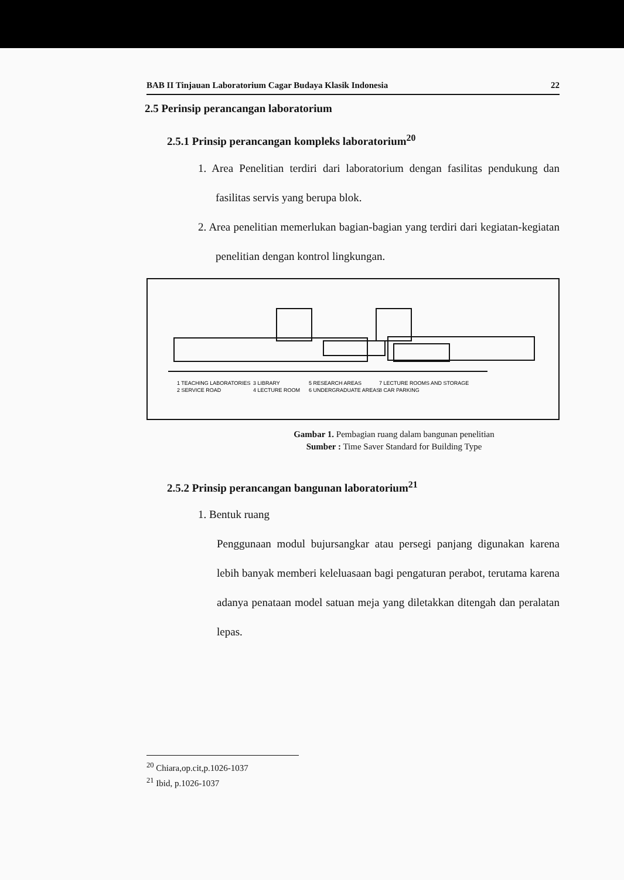BAB II Tinjauan Laboratorium Cagar Budaya Klasik Indonesia 22
2.5 Perinsip perancangan laboratorium
2.5.1 Prinsip perancangan kompleks laboratorium<sup>20</sup>
1. Area Penelitian terdiri dari laboratorium dengan fasilitas pendukung dan fasilitas servis yang berupa blok.
2. Area penelitian memerlukan bagian-bagian yang terdiri dari kegiatan-kegiatan penelitian dengan kontrol lingkungan.
1 TEACHING LABORATORIES
2 SERVICE ROAD
3 LIBRARY
4 LECTURE ROOM
5 RESEARCH AREAS
6 UNDERGRADUATE AREAS
7 LECTURE ROOMS AND STORAGE
8 CAR PARKING
Gambar 1. Pembagian ruang dalam bangunan penelitian
Sumber : Time Saver Standard for Building Type
2.5.2 Prinsip perancangan bangunan laboratorium<sup>21</sup>
1. Bentuk ruang
Penggunaan modul bujursangkar atau persegi panjang digunakan karena lebih banyak memberi keleluasaan bagi pengaturan perabot, terutama karena adanya penataan model satuan meja yang diletakkan ditengah dan peralatan lepas.
<sup>20</sup> Chiara,op.cit,p.1026-1037
<sup>21</sup> Ibid, p.1026-1037